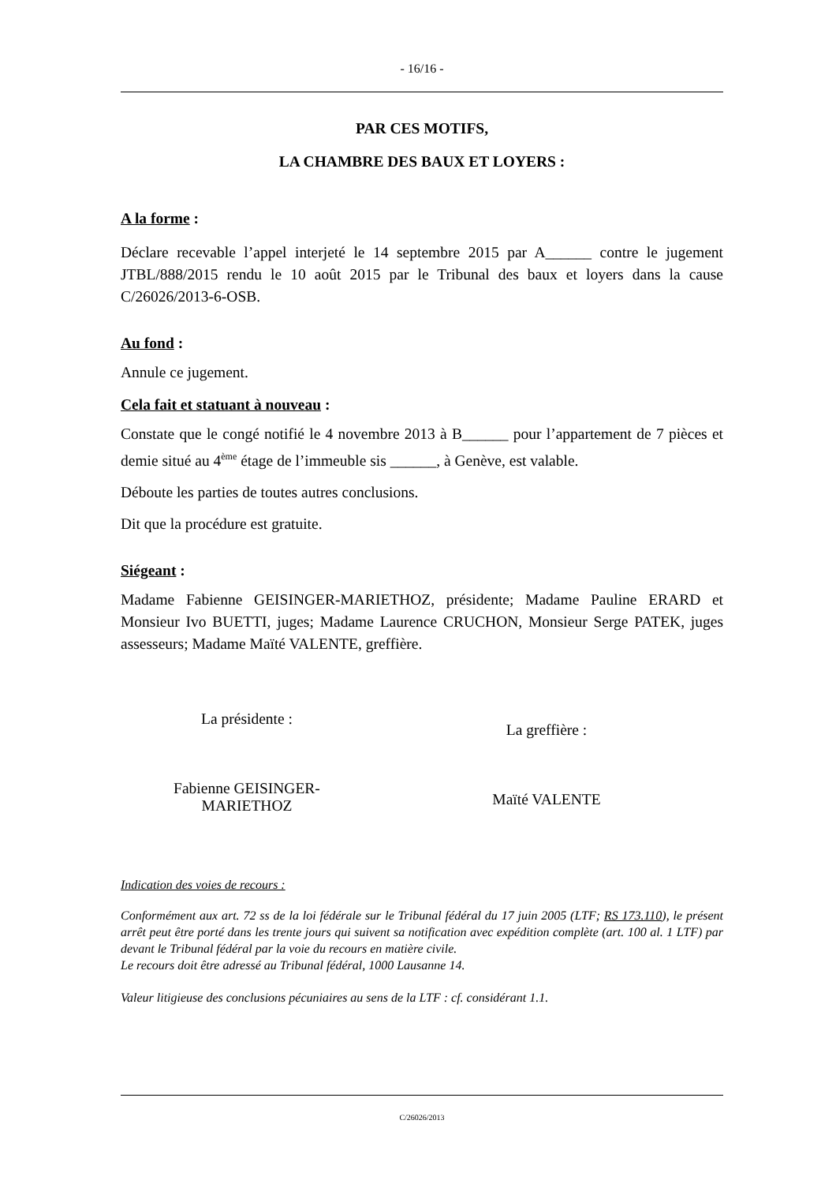- 16/16 -
PAR CES MOTIFS,
LA CHAMBRE DES BAUX ET LOYERS :
A la forme :
Déclare recevable l’appel interjeté le 14 septembre 2015 par A______ contre le jugement JTBL/888/2015 rendu le 10 août 2015 par le Tribunal des baux et loyers dans la cause C/26026/2013-6-OSB.
Au fond :
Annule ce jugement.
Cela fait et statuant à nouveau :
Constate que le congé notifié le 4 novembre 2013 à B______ pour l’appartement de 7 pièces et demie situé au 4<sup>ème</sup> étage de l’immeuble sis ______, à Genève, est valable.
Déboute les parties de toutes autres conclusions.
Dit que la procédure est gratuite.
Siégeant :
Madame Fabienne GEISINGER-MARIETHOZ, présidente; Madame Pauline ERARD et Monsieur Ivo BUETTI, juges; Madame Laurence CRUCHON, Monsieur Serge PATEK, juges assesseurs; Madame Maïté VALENTE, greffière.
La présidente :
Fabienne GEISINGER-
MARIETHOZ
La greffière :
Maïté VALENTE
Indication des voies de recours :
Conformément aux art. 72 ss de la loi fédérale sur le Tribunal fédéral du 17 juin 2005 (LTF; RS 173.110), le présent arrêt peut être porté dans les trente jours qui suivent sa notification avec expédition complète (art. 100 al. 1 LTF) par devant le Tribunal fédéral par la voie du recours en matière civile.
Le recours doit être adressé au Tribunal fédéral, 1000 Lausanne 14.
Valeur litigieuse des conclusions pécuniaires au sens de la LTF : cf. considérant 1.1.
C/26026/2013